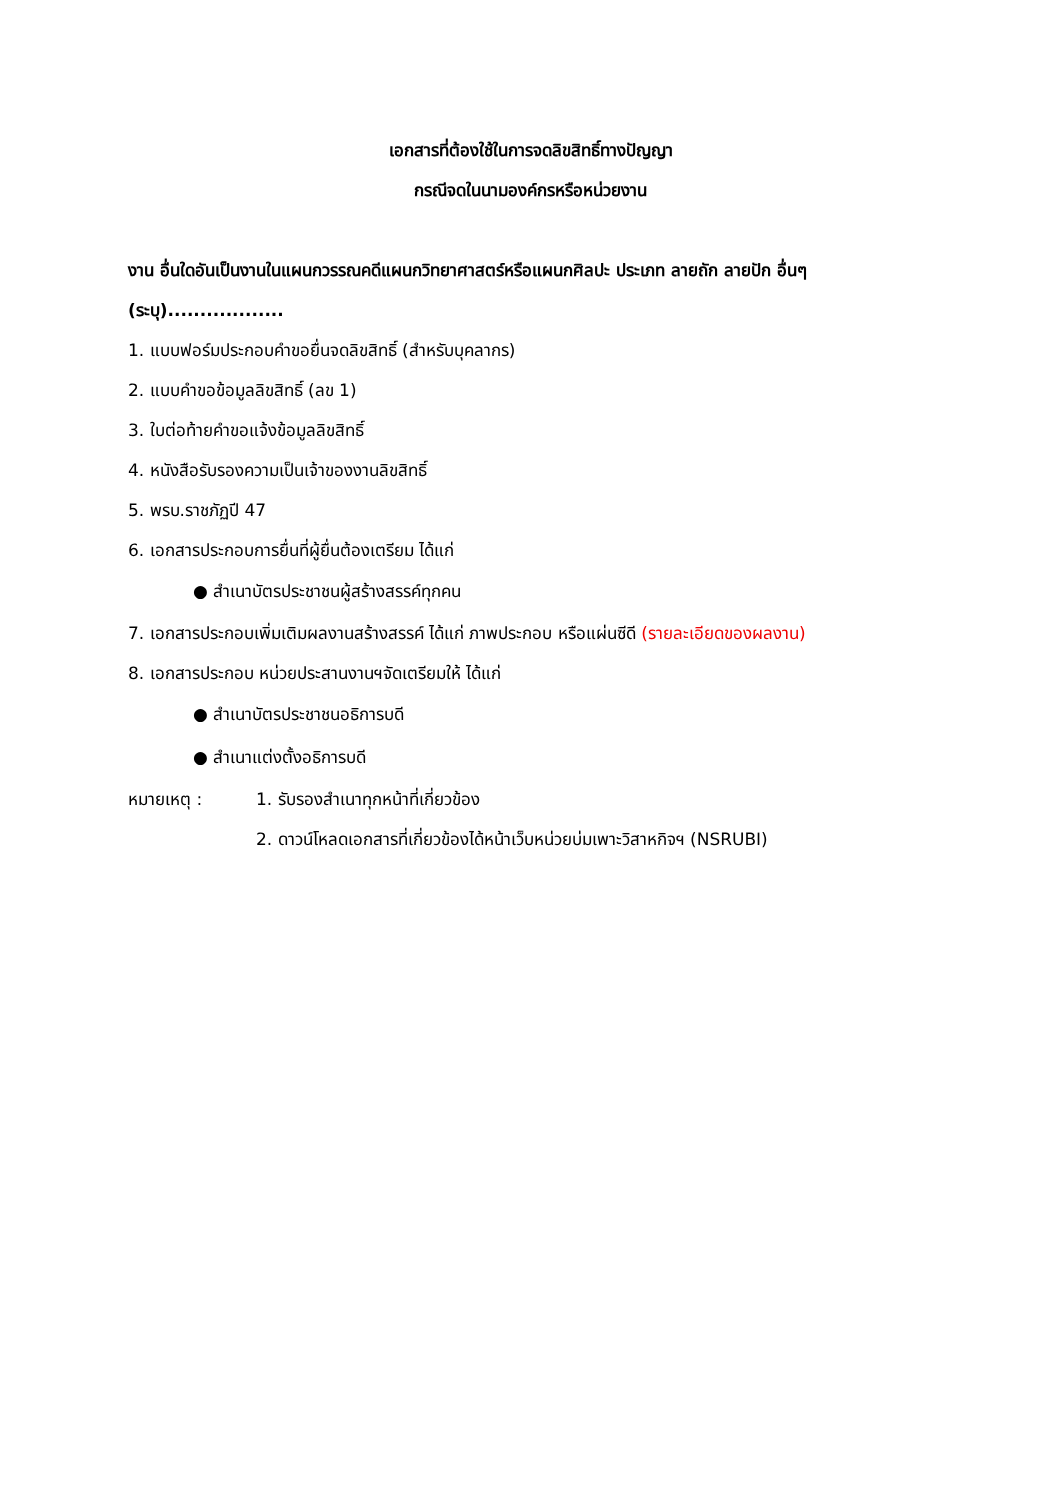เอกสารที่ต้องใช้ในการจดลิขสิทธิ์ทางปัญญา
กรณีจดในนามองค์กรหรือหน่วยงาน
งาน อื่นใดอันเป็นงานในแผนกวรรณคดีแผนกวิทยาศาสตร์หรือแผนกศิลปะ ประเภท ลายถัก ลายปัก อื่นๆ (ระบุ)..................
1. แบบฟอร์มประกอบคำขอยื่นจดลิขสิทธิ์ (สำหรับบุคลากร)
2. แบบคำขอข้อมูลลิขสิทธิ์ (ลข 1)
3. ใบต่อท้ายคำขอแจ้งข้อมูลลิขสิทธิ์
4. หนังสือรับรองความเป็นเจ้าของงานลิขสิทธิ์
5. พรบ.ราชภัฏปี 47
6. เอกสารประกอบการยื่นที่ผู้ยื่นต้องเตรียม ได้แก่
● สำเนาบัตรประชาชนผู้สร้างสรรค์ทุกคน
7. เอกสารประกอบเพิ่มเติมผลงานสร้างสรรค์ ได้แก่ ภาพประกอบ หรือแผ่นซีดี (รายละเอียดของผลงาน)
8. เอกสารประกอบ หน่วยประสานงานฯจัดเตรียมให้ ได้แก่
● สำเนาบัตรประชาชนอธิการบดี
● สำเนาแต่งตั้งอธิการบดี
หมายเหตุ : 1. รับรองสำเนาทุกหน้าที่เกี่ยวข้อง
2. ดาวน์โหลดเอกสารที่เกี่ยวข้องได้หน้าเว็บหน่วยบ่มเพาะวิสาหกิจฯ (NSRUBI)